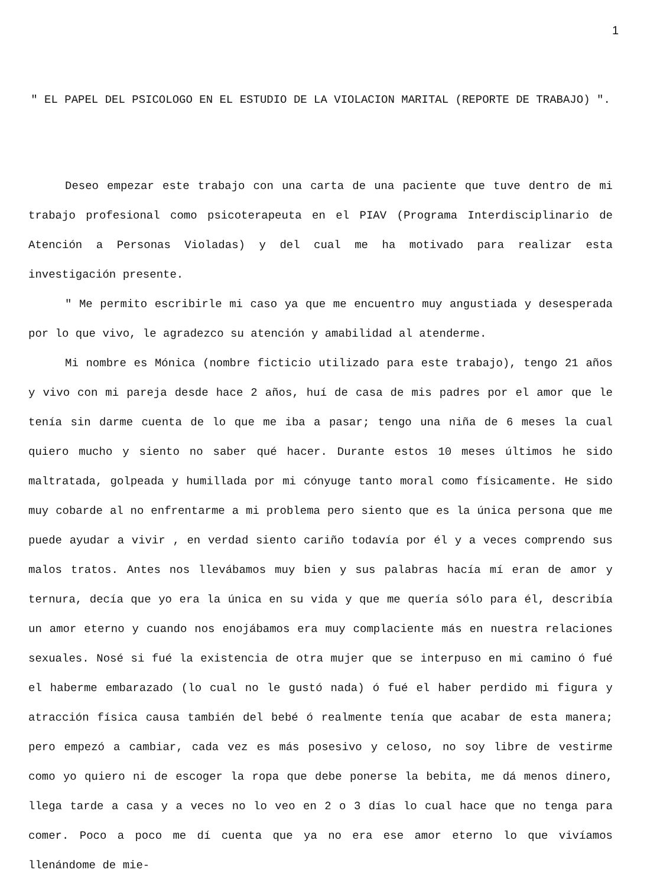1
" EL PAPEL DEL PSICOLOGO EN EL ESTUDIO DE LA VIOLACION MARITAL (REPORTE DE TRABAJO) ".
Deseo empezar este trabajo con una carta de una paciente que tuve dentro de mi trabajo profesional como psicoterapeuta en el PIAV (Programa Interdisciplinario de Atención a Personas Violadas) y del cual me ha motivado para realizar esta investigación presente.
" Me permito escribirle mi caso ya que me encuentro muy angustiada y desesperada por lo que vivo, le agradezco su atención y amabilidad al atenderme.
Mi nombre es Mónica (nombre ficticio utilizado para este trabajo), tengo 21 años y vivo con mi pareja desde hace 2 años, huí de casa de mis padres por el amor que le tenía sin darme cuenta de lo que me iba a pasar; tengo una niña de 6 meses la cual quiero mucho y siento no saber qué hacer. Durante estos 10 meses últimos he sido maltratada, golpeada y humillada por mi cónyuge tanto moral como físicamente. He sido muy cobarde al no enfrentarme a mi problema pero siento que es la única persona que me puede ayudar a vivir , en verdad siento cariño todavía por él y a veces comprendo sus malos tratos. Antes nos llevábamos muy bien y sus palabras hacía mí eran de amor y ternura, decía que yo era la única en su vida y que me quería sólo para él, describía un amor eterno y cuando nos enojábamos era muy complaciente más en nuestra relaciones sexuales. Nosé si fué la existencia de otra mujer que se interpuso en mi camino ó fué el haberme embarazado (lo cual no le gustó nada) ó fué el haber perdido mi figura y atracción física causa también del bebé ó realmente tenía que acabar de esta manera; pero empezó a cambiar, cada vez es más posesivo y celoso, no soy libre de vestirme como yo quiero ni de escoger la ropa que debe ponerse la bebita, me dá menos dinero, llega tarde a casa y a veces no lo veo en 2 o 3 días lo cual hace que no tenga para comer. Poco a poco me dí cuenta que ya no era ese amor eterno lo que vivíamos llenándome de mie-